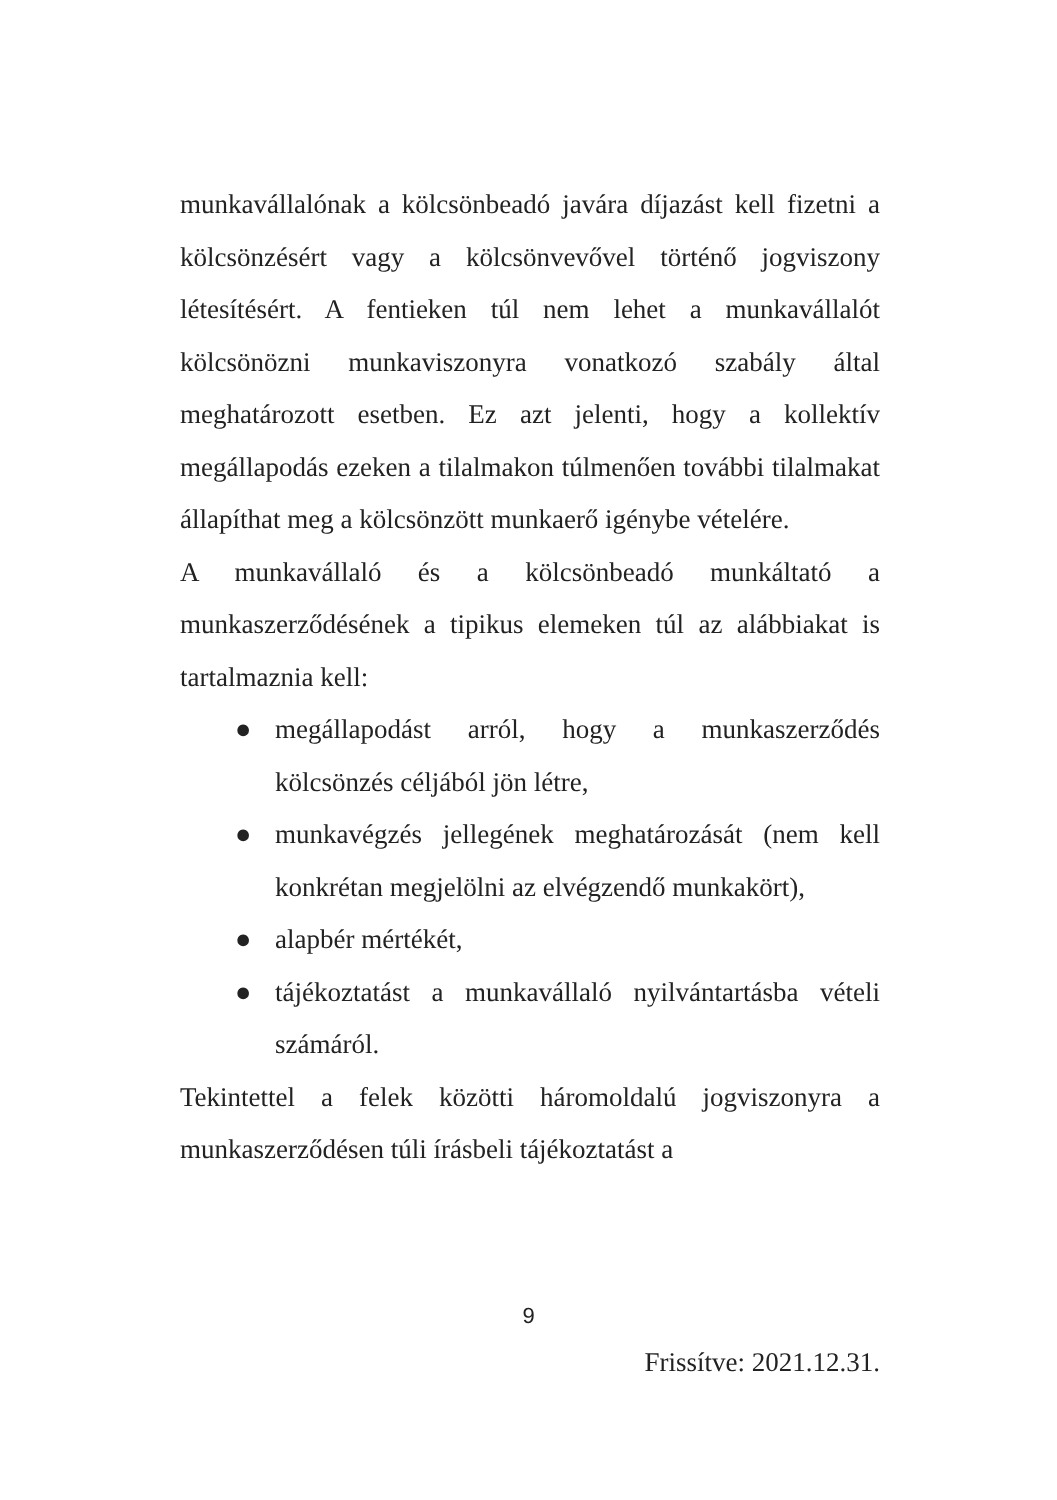munkavállalónak a kölcsönbeadó javára díjazást kell fizetni a kölcsönzésért vagy a kölcsönvevővel történő jogviszony létesítésért. A fentieken túl nem lehet a munkavállalót kölcsönözni munkaviszonyra vonatkozó szabály által meghatározott esetben. Ez azt jelenti, hogy a kollektív megállapodás ezeken a tilalmakon túlmenően további tilalmakat állapíthat meg a kölcsönzött munkaerő igénybe vételére.
A munkavállaló és a kölcsönbeadó munkáltató a munkaszerződésének a tipikus elemeken túl az alábbiakat is tartalmaznia kell:
● megállapodást arról, hogy a munkaszerződés kölcsönzés céljából jön létre,
● munkavégzés jellegének meghatározását (nem kell konkrétan megjelölni az elvégzendő munkakört),
● alapbér mértékét,
● tájékoztatást a munkavállaló nyilvántartásba vételi számáról.
Tekintettel a felek közötti háromoldalú jogviszonyra a munkaszerződésen túli írásbeli tájékoztatást a
9
Frissítve: 2021.12.31.